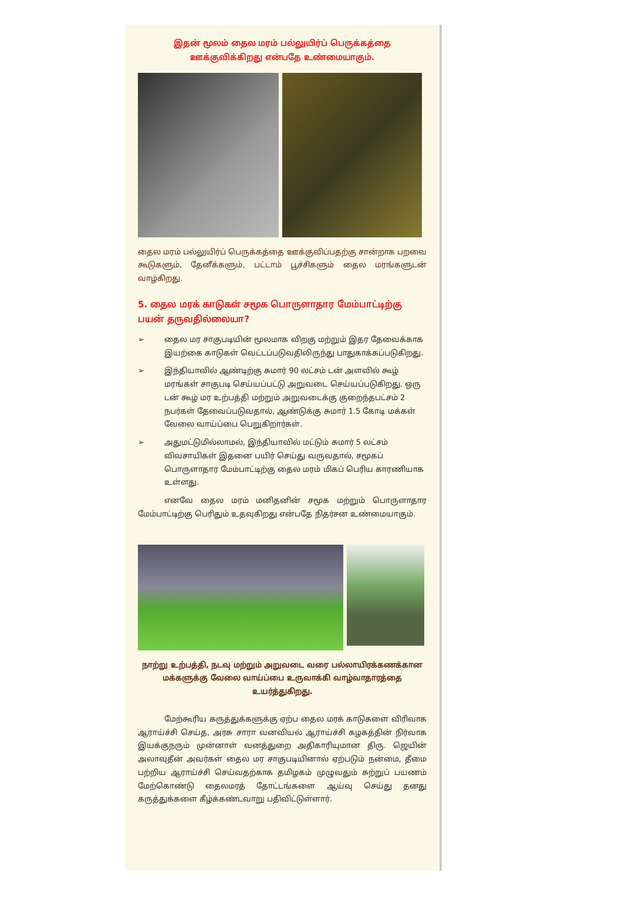இதன் மூலம் தைல மரம் பல்லுயிர்ப் பெருக்கத்தை
ஊக்குவிக்கிறது என்பதே உண்மையாகும்.
தைல மரம் பல்லுயிர்ப் பெருக்கத்தை ஊக்குவிப்பதற்கு சான்றாக பறவை கூடுகளும், தேனீக்களும், பட்டாம் பூச்சிகளும் தைல மரங்களுடன் வாழ்கிறது.
5. தைல மரக் காடுகள் சமூக பொருளாதார மேம்பாட்டிற்கு பயன் தருவதில்லையா?
➢ தைல மர சாகுபடியின் மூலமாக விறகு மற்றும் இதர தேவைக்காக இயற்கை காடுகள் வெட்டப்படுவதிலிருந்து பாதுகாக்கப்படுகிறது.
➢ இந்தியாவில் ஆண்டிற்கு சுமார் 90 லட்சம் டன் அளவில் கூழ் மரங்கள் சாகுபடி செய்யப்பட்டு அறுவடை செய்யப்படுகிறது. ஒரு டன் கூழ் மர உற்பத்தி மற்றும் அறுவடைக்கு குறைந்தபட்சம் 2 நபர்கள் தேவைப்படுவதால், ஆண்டுக்கு சுமார் 1.5 கோடி மக்கள் வேலை வாய்ப்பை பெறுகிறார்கள்.
➢ அதுமட்டுமில்லாமல், இந்தியாவில் மட்டும் சுமார் 5 லட்சம் விவசாயிகள் இதனை பயிர் செய்து வருவதால், சமூகப் பொருளாதார மேம்பாட்டிற்கு தைல மரம் மிகப் பெரிய காரணியாக உள்ளது.
எனவே தைல மரம் மனிதனின் சமூக மற்றும் பொருளாதார மேம்பாட்டிற்கு பெரிதும் உதவுகிறது என்பதே நிதர்சன உண்மையாகும்.
நாற்று உற்பத்தி, நடவு மற்றும் அறுவடை வரை பல்லாயிரக்கணக்கான மக்களுக்கு வேலை வாய்ப்பை உருவாக்கி வாழ்வாதாரத்தை உயர்த்துகிறது.
மேற்கூரிய கருத்துக்களுக்கு ஏற்ப தைல மரக் காடுகளை விரிவாக ஆராய்ச்சி செய்த, அரசு சாரா வனவியல் ஆராய்ச்சி கழகத்தின் நிர்வாக இயக்குநரும் முன்னாள் வனத்துறை அதிகாரியுமான திரு. ஜெயின் அலாவுதீன் அவர்கள் தைல மர சாகுபடியினால் ஏற்படும் நன்மை, தீமை பற்றிய ஆராய்ச்சி செய்வதற்காக தமிழகம் முழுவதும் சுற்றுப் பயணம் மேற்கொண்டு தைலமரத் தோட்டங்களை ஆய்வு செய்து தனது கருத்துக்களை கீழ்க்கண்டவாறு பதிவிட்டுள்ளார்.